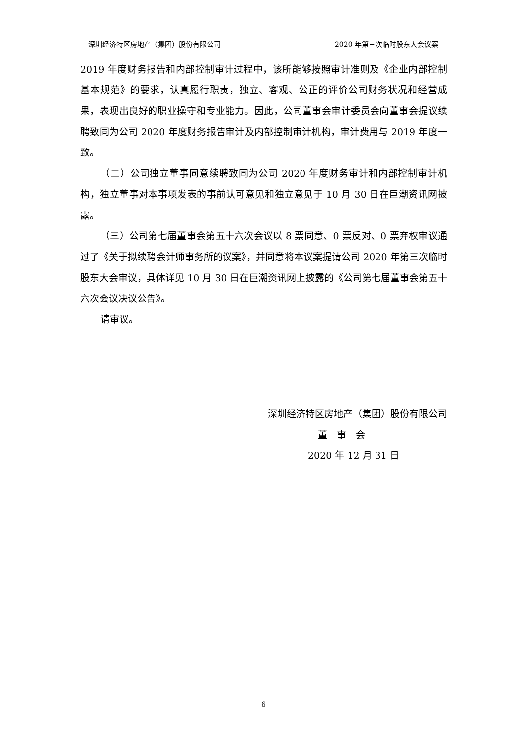深圳经济特区房地产（集团）股份有限公司 2020 年第三次临时股东大会议案
2019 年度财务报告和内部控制审计过程中，该所能够按照审计准则及《企业内部控制基本规范》的要求，认真履行职责，独立、客观、公正的评价公司财务状况和经营成果，表现出良好的职业操守和专业能力。因此，公司董事会审计委员会向董事会提议续聘致同为公司 2020 年度财务报告审计及内部控制审计机构，审计费用与 2019 年度一致。
（二）公司独立董事同意续聘致同为公司 2020 年度财务审计和内部控制审计机构，独立董事对本事项发表的事前认可意见和独立意见于 10 月 30 日在巨潮资讯网披露。
（三）公司第七届董事会第五十六次会议以 8 票同意、0 票反对、0 票弃权审议通过了《关于拟续聘会计师事务所的议案》，并同意将本议案提请公司 2020 年第三次临时股东大会审议，具体详见 10 月 30 日在巨潮资讯网上披露的《公司第七届董事会第五十六次会议决议公告》。
请审议。
深圳经济特区房地产（集团）股份有限公司
董　事　会
2020 年 12 月 31 日
6